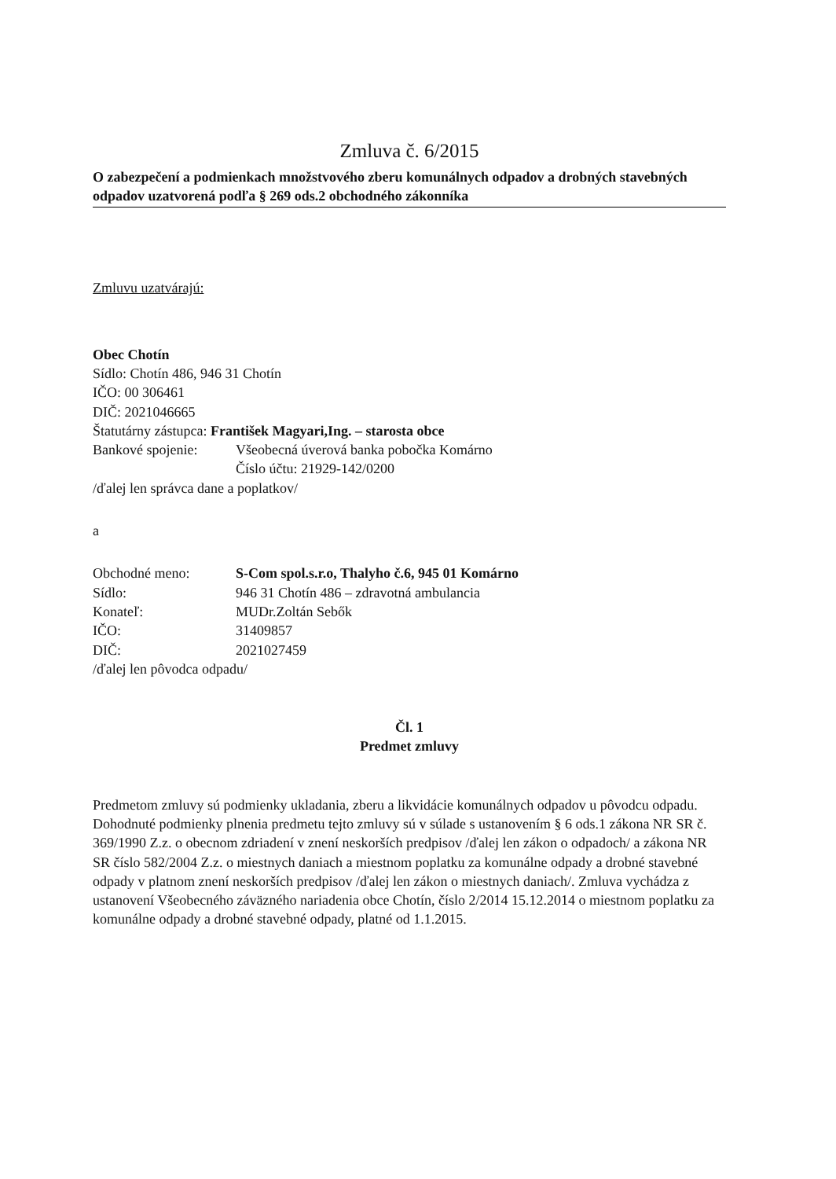Zmluva č. 6/2015
O zabezpečení a podmienkach množstvového zberu komunálnych odpadov a drobných stavebných odpadov uzatvorená podľa § 269 ods.2 obchodného zákonníka
Zmluvu uzatvárajú:
Obec Chotín
Sídlo: Chotín 486, 946 31 Chotín
IČO: 00 306461
DIČ: 2021046665
Štatutárny zástupca: František Magyari,Ing. – starosta obce
Bankové spojenie: Všeobecná úverová banka pobočka Komárno
Číslo účtu: 21929-142/0200
/ďalej len správca dane a poplatkov/
a
Obchodné meno: S-Com spol.s.r.o, Thalyho č.6, 945 01 Komárno
Sídlo: 946 31 Chotín 486 – zdravotná ambulancia
Konateľ: MUDr.Zoltán Sebők
IČO: 31409857
DIČ: 2021027459
/ďalej len pôvodca odpadu/
Čl. 1
Predmet zmluvy
Predmetom zmluvy sú podmienky ukladania, zberu a likvidácie komunálnych odpadov u pôvodcu odpadu. Dohodnuté podmienky plnenia predmetu tejto zmluvy sú v súlade s ustanovením § 6 ods.1 zákona NR SR č. 369/1990 Z.z. o obecnom zdriadení v znení neskorších predpisov /ďalej len zákon o odpadoch/ a zákona NR SR číslo 582/2004 Z.z. o miestnych daniach a miestnom poplatku za komunálne odpady a drobné stavebné odpady v platnom znení neskorších predpisov /ďalej len zákon o miestnych daniach/. Zmluva vychádza z ustanovení Všeobecného záväzného nariadenia obce Chotín, číslo 2/2014 15.12.2014 o miestnom poplatku za komunálne odpady a drobné stavebné odpady, platné od 1.1.2015.